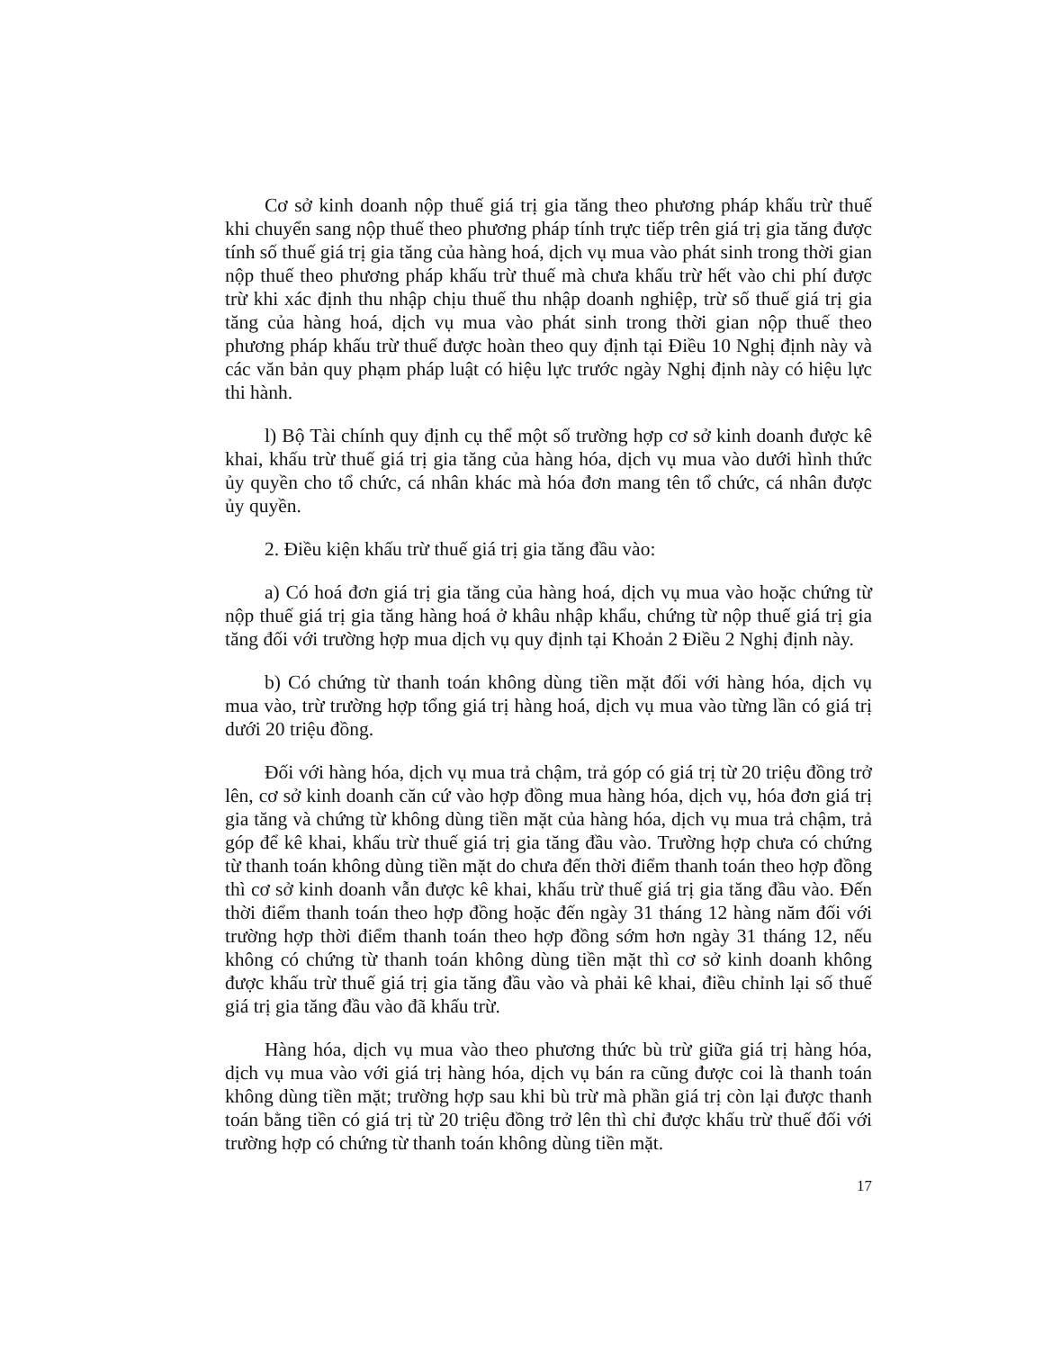Cơ sở kinh doanh nộp thuế giá trị gia tăng theo phương pháp khấu trừ thuế khi chuyển sang nộp thuế theo phương pháp tính trực tiếp trên giá trị gia tăng được tính số thuế giá trị gia tăng của hàng hoá, dịch vụ mua vào phát sinh trong thời gian nộp thuế theo phương pháp khấu trừ thuế mà chưa khấu trừ hết vào chi phí được trừ khi xác định thu nhập chịu thuế thu nhập doanh nghiệp, trừ số thuế giá trị gia tăng của hàng hoá, dịch vụ mua vào phát sinh trong thời gian nộp thuế theo phương pháp khấu trừ thuế được hoàn theo quy định tại Điều 10 Nghị định này và các văn bản quy phạm pháp luật có hiệu lực trước ngày Nghị định này có hiệu lực thi hành.
l) Bộ Tài chính quy định cụ thể một số trường hợp cơ sở kinh doanh được kê khai, khấu trừ thuế giá trị gia tăng của hàng hóa, dịch vụ mua vào dưới hình thức ủy quyền cho tổ chức, cá nhân khác mà hóa đơn mang tên tổ chức, cá nhân được ủy quyền.
2. Điều kiện khấu trừ thuế giá trị gia tăng đầu vào:
a) Có hoá đơn giá trị gia tăng của hàng hoá, dịch vụ mua vào hoặc chứng từ nộp thuế giá trị gia tăng hàng hoá ở khâu nhập khẩu, chứng từ nộp thuế giá trị gia tăng đối với trường hợp mua dịch vụ quy định tại Khoản 2 Điều 2 Nghị định này.
b) Có chứng từ thanh toán không dùng tiền mặt đối với hàng hóa, dịch vụ mua vào, trừ trường hợp tổng giá trị hàng hoá, dịch vụ mua vào từng lần có giá trị dưới 20 triệu đồng.
Đối với hàng hóa, dịch vụ mua trả chậm, trả góp có giá trị từ 20 triệu đồng trở lên, cơ sở kinh doanh căn cứ vào hợp đồng mua hàng hóa, dịch vụ, hóa đơn giá trị gia tăng và chứng từ không dùng tiền mặt của hàng hóa, dịch vụ mua trả chậm, trả góp để kê khai, khấu trừ thuế giá trị gia tăng đầu vào. Trường hợp chưa có chứng từ thanh toán không dùng tiền mặt do chưa đến thời điểm thanh toán theo hợp đồng thì cơ sở kinh doanh vẫn được kê khai, khấu trừ thuế giá trị gia tăng đầu vào. Đến thời điểm thanh toán theo hợp đồng hoặc đến ngày 31 tháng 12 hàng năm đối với trường hợp thời điểm thanh toán theo hợp đồng sớm hơn ngày 31 tháng 12, nếu không có chứng từ thanh toán không dùng tiền mặt thì cơ sở kinh doanh không được khấu trừ thuế giá trị gia tăng đầu vào và phải kê khai, điều chỉnh lại số thuế giá trị gia tăng đầu vào đã khấu trừ.
Hàng hóa, dịch vụ mua vào theo phương thức bù trừ giữa giá trị hàng hóa, dịch vụ mua vào với giá trị hàng hóa, dịch vụ bán ra cũng được coi là thanh toán không dùng tiền mặt; trường hợp sau khi bù trừ mà phần giá trị còn lại được thanh toán bằng tiền có giá trị từ 20 triệu đồng trở lên thì chỉ được khấu trừ thuế đối với trường hợp có chứng từ thanh toán không dùng tiền mặt.
17